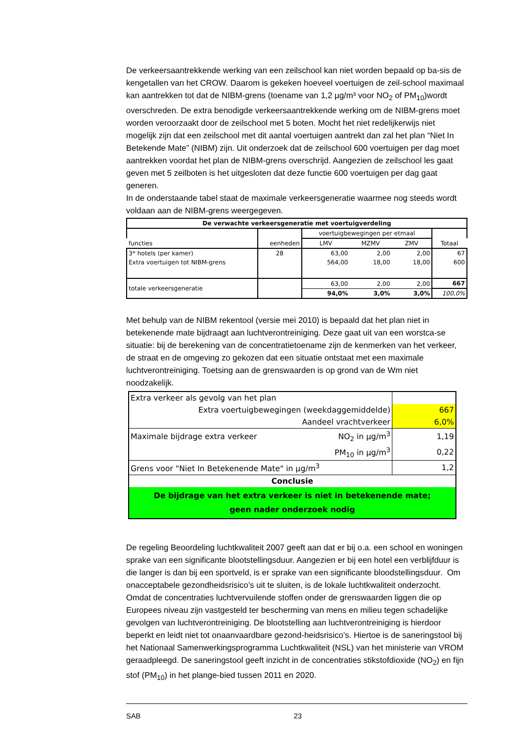De verkeersaantrekkende werking van een zeilschool kan niet worden bepaald op ba-sis de kengetallen van het CROW. Daarom is gekeken hoeveel voertuigen de zeil-school maximaal kan aantrekken tot dat de NIBM-grens (toename van 1,2 µg/m³ voor NO<sub>2</sub> of PM<sub>10</sub>)wordt overschreden. De extra benodigde verkeersaantrekkende werking om de NIBM-grens moet worden veroorzaakt door de zeilschool met 5 boten. Mocht het niet redelijkerwijs niet mogelijk zijn dat een zeilschool met dit aantal voertuigen aantrekt dan zal het plan “Niet In Betekende Mate” (NIBM) zijn. Uit onderzoek dat de zeilschool 600 voertuigen per dag moet aantrekken voordat het plan de NIBM-grens overschrijd. Aangezien de zeilschool les gaat geven met 5 zeilboten is het uitgesloten dat deze functie 600 voertuigen per dag gaat generen.
In de onderstaande tabel staat de maximale verkeersgeneratie waarmee nog steeds wordt voldaan aan de NIBM-grens weergegeven.
| De verwachte verkeersgeneratie met voertuigverdeling | | | | | |
| functies | eenheden | voertuigbewegingen per etmaal | | | Totaal |
| | | LMV | MZMV | ZMV | |
| 3* hotels (per kamer) | 28 | 63,00 | 2,00 | 2,00 | 67 |
| Extra voertuigen tot NIBM-grens | | 564,00 | 18,00 | 18,00 | 600 |
| totale verkeersgeneratie | | 63,00 | 2,00 | 2,00 | 667 |
| | | 94,0% | 3,0% | 3,0% | 100,0% |
Met behulp van de NIBM rekentool (versie mei 2010) is bepaald dat het plan niet in betekenende mate bijdraagt aan luchtverontreiniging. Deze gaat uit van een worstca-se situatie: bij de berekening van de concentratietoename zijn de kenmerken van het verkeer, de straat en de omgeving zo gekozen dat een situatie ontstaat met een maximale luchtverontreiniging. Toetsing aan de grenswaarden is op grond van de Wm niet noodzakelijk.
| Extra verkeer als gevolg van het plan | | |
| Extra voertuigbewegingen (weekdaggemiddelde) | | 667 |
| Aandeel vrachtverkeer | | 6,0% |
| Maximale bijdrage extra verkeer | NO<sub>2</sub> in µg/m<sup>3</sup> | 1,19 |
| | PM<sub>10</sub> in µg/m<sup>3</sup> | 0,22 |
| Grens voor "Niet In Betekenende Mate" in µg/m<sup>3</sup> | | 1,2 |
| Conclusie | | |
| De bijdrage van het extra verkeer is niet in betekenende mate; geen nader onderzoek nodig | | |
De regeling Beoordeling luchtkwaliteit 2007 geeft aan dat er bij o.a. een school en woningen sprake van een significante blootstellingsduur. Aangezien er bij een hotel een verblijfduur is die langer is dan bij een sportveld, is er sprake van een significante bloodstellingsduur. Om onacceptabele gezondheidsrisico’s uit te sluiten, is de lokale luchtkwaliteit onderzocht. Omdat de concentraties luchtvervuilende stoffen onder de grenswaarden liggen die op Europees niveau zijn vastgesteld ter bescherming van mens en milieu tegen schadelijke gevolgen van luchtverontreiniging. De blootstelling aan luchtverontreiniging is hierdoor beperkt en leidt niet tot onaanvaardbare gezond-heidsrisico’s. Hiertoe is de saneringstool bij het Nationaal Samenwerkingsprogramma Luchtkwaliteit (NSL) van het ministerie van VROM geraadpleegd. De saneringstool geeft inzicht in de concentraties stikstofdioxide (NO<sub>2</sub>) en fijn stof (PM<sub>10</sub>) in het plange-bied tussen 2011 en 2020.
SAB 23